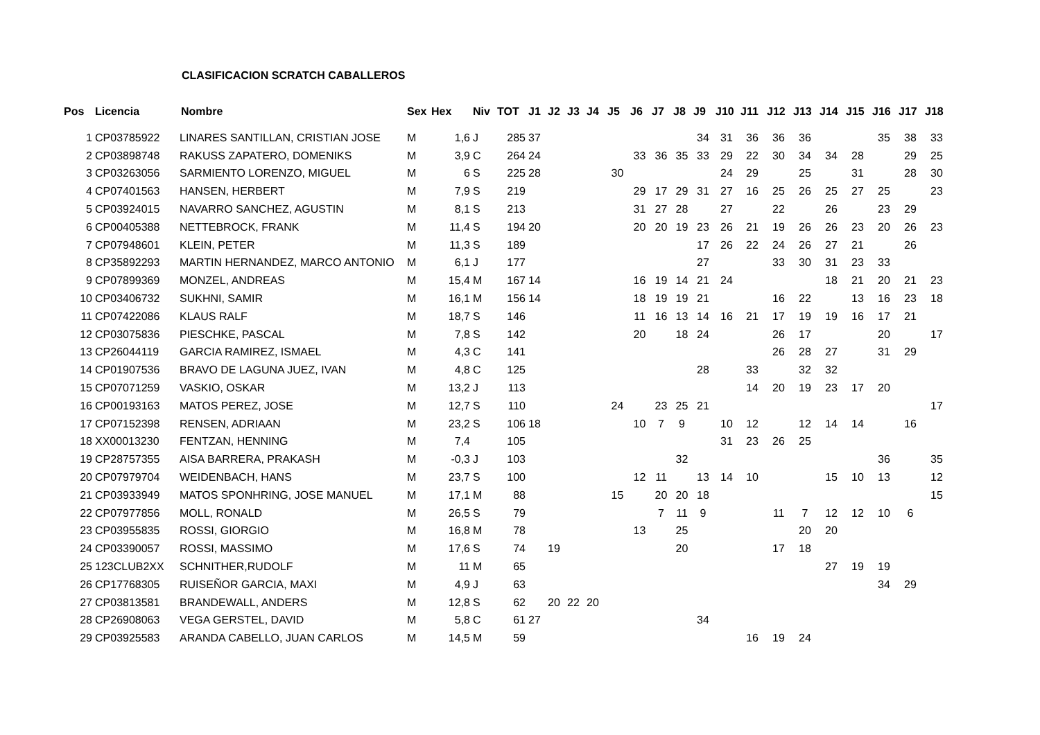CLASIFICACION SCRATCH CABALLEROS
| Pos | Licencia | Nombre | Sex | Hex | Niv | TOT | J1 | J2 | J3 | J4 | J5 | J6 | J7 | J8 | J9 | J10 | J11 | J12 | J13 | J14 | J15 | J16 | J17 | J18 |
| --- | --- | --- | --- | --- | --- | --- | --- | --- | --- | --- | --- | --- | --- | --- | --- | --- | --- | --- | --- | --- | --- | --- | --- | --- |
| 1 | CP03785922 | LINARES SANTILLAN, CRISTIAN JOSE | M | 1,6 | J | 285 | 37 | | | | | | | | 34 | 31 | 36 | 36 | 36 | | | 35 | 38 | 33 |
| 2 | CP03898748 | RAKUSS ZAPATERO, DOMENIKS | M | 3,9 | C | 264 | 24 | | | | | 33 | 36 | 35 | 33 | 29 | 22 | 30 | 34 | 34 | 28 | | 29 | 25 |
| 3 | CP03263056 | SARMIENTO LORENZO, MIGUEL | M | 6 | S | 225 | 28 | | | | 30 | | | | | 24 | 29 | | 25 | | 31 | | 28 | 30 |
| 4 | CP07401563 | HANSEN, HERBERT | M | 7,9 | S | 219 | | | | | | 29 | 17 | 29 | 31 | 27 | 16 | 25 | 26 | 25 | 27 | 25 | | 23 |
| 5 | CP03924015 | NAVARRO SANCHEZ, AGUSTIN | M | 8,1 | S | 213 | | | | | | 31 | 27 | 28 | | 27 | | 22 | | 26 | | 23 | 29 | |
| 6 | CP00405388 | NETTEBROCK, FRANK | M | 11,4 | S | 194 | 20 | | | | | 20 | 20 | 19 | 23 | 26 | 21 | 19 | 26 | 26 | 23 | 20 | 26 | 23 |
| 7 | CP07948601 | KLEIN, PETER | M | 11,3 | S | 189 | | | | | | | | | 17 | 26 | 22 | 24 | 26 | 27 | 21 | | 26 | |
| 8 | CP35892293 | MARTIN HERNANDEZ, MARCO ANTONIO | M | 6,1 | J | 177 | | | | | | | | | 27 | | | 33 | 30 | 31 | 23 | 33 | | |
| 9 | CP07899369 | MONZEL, ANDREAS | M | 15,4 | M | 167 | 14 | | | | | 16 | 19 | 14 | 21 | 24 | | | | 18 | 21 | 20 | 21 | 23 |
| 10 | CP03406732 | SUKHNI, SAMIR | M | 16,1 | M | 156 | 14 | | | | | 18 | 19 | 19 | 21 | | | 16 | 22 | | 13 | 16 | 23 | 18 |
| 11 | CP07422086 | KLAUS RALF | M | 18,7 | S | 146 | | | | | | 11 | 16 | 13 | 14 | 16 | 21 | 17 | 19 | 19 | 16 | 17 | 21 | |
| 12 | CP03075836 | PIESCHKE, PASCAL | M | 7,8 | S | 142 | | | | | | 20 | | 18 | 24 | | | 26 | 17 | | | 20 | | 17 |
| 13 | CP26044119 | GARCIA RAMIREZ, ISMAEL | M | 4,3 | C | 141 | | | | | | | | | | | | 26 | 28 | 27 | | 31 | 29 | |
| 14 | CP01907536 | BRAVO DE LAGUNA JUEZ, IVAN | M | 4,8 | C | 125 | | | | | | | | | 28 | | 33 | | 32 | 32 | | | | |
| 15 | CP07071259 | VASKIO, OSKAR | M | 13,2 | J | 113 | | | | | | | | | | | 14 | 20 | 19 | 23 | 17 | 20 | | |
| 16 | CP00193163 | MATOS PEREZ, JOSE | M | 12,7 | S | 110 | | | | | 24 | | 23 | 25 | 21 | | | | | | | | | 17 |
| 17 | CP07152398 | RENSEN, ADRIAAN | M | 23,2 | S | 106 | 18 | | | | | 10 | 7 | 9 | | 10 | 12 | | 12 | 14 | 14 | | 16 | |
| 18 | XX00013230 | FENTZAN, HENNING | M | 7,4 | | 105 | | | | | | | | | | 31 | 23 | 26 | 25 | | | | | |
| 19 | CP28757355 | AISA BARRERA, PRAKASH | M | -0,3 | J | 103 | | | | | | | | 32 | | | | | | | | 36 | | 35 |
| 20 | CP07979704 | WEIDENBACH, HANS | M | 23,7 | S | 100 | | | | | | 12 | 11 | | 13 | 14 | 10 | | | 15 | 10 | 13 | | 12 |
| 21 | CP03933949 | MATOS SPONHRING, JOSE MANUEL | M | 17,1 | M | 88 | | | | | 15 | | 20 | 20 | 18 | | | | | | | | | 15 |
| 22 | CP07977856 | MOLL, RONALD | M | 26,5 | S | 79 | | | | | | | 7 | 11 | 9 | | | 11 | 7 | 12 | 12 | 10 | 6 | |
| 23 | CP03955835 | ROSSI, GIORGIO | M | 16,8 | M | 78 | | | | | | 13 | | 25 | | | | | 20 | 20 | | | | |
| 24 | CP03390057 | ROSSI, MASSIMO | M | 17,6 | S | 74 | | 19 | | | | | | 20 | | | | 17 | 18 | | | | | |
| 25 | 123CLUB2XX | SCHNITHER,RUDOLF | M | 11 | M | 65 | | | | | | | | | | | | | | 27 | 19 | 19 | | |
| 26 | CP17768305 | RUISEÑOR GARCIA, MAXI | M | 4,9 | J | 63 | | | | | | | | | | | | | | | | 34 | 29 | |
| 27 | CP03813581 | BRANDEWALL, ANDERS | M | 12,8 | S | 62 | | 20 | 22 | 20 | | | | | | | | | | | | | | |
| 28 | CP26908063 | VEGA GERSTEL, DAVID | M | 5,8 | C | 61 | 27 | | | | | | | | 34 | | | | | | | | | |
| 29 | CP03925583 | ARANDA CABELLO, JUAN CARLOS | M | 14,5 | M | 59 | | | | | | | | | | | 16 | 19 | 24 | | | | | |